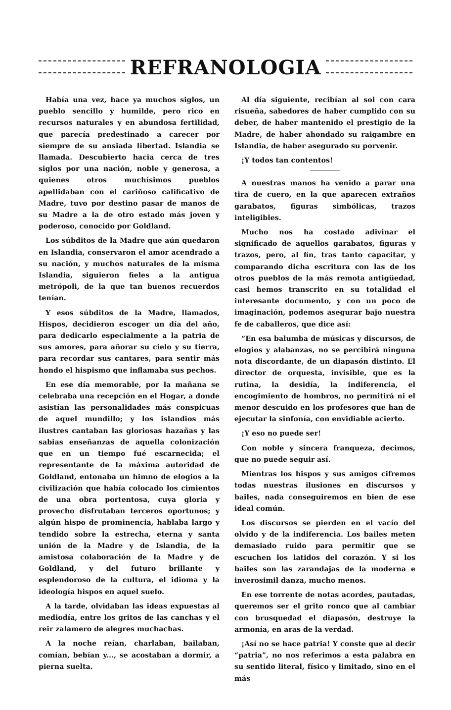REFRANOLOGIA
Había una vez, hace ya muchos siglos, un pueblo sencillo y humilde, pero rico en recursos naturales y en abundosa fertilidad, que parecía predestinado a carecer por siempre de su ansiada libertad. Islandia se llamada. Descubierto hacia cerca de tres siglos por una nación, noble y generosa, a quienes otros muchísimos pueblos apellidaban con el cariñoso calificativo de Madre, tuvo por destino pasar de manos de su Madre a la de otro estado más joven y poderoso, conocido por Goldland.
Los súbditos de la Madre que aún quedaron en Islandia, conservaron el amor acendrado a su nación, y muchos naturales de la misma Islandia, siguieron fieles a la antigua metrópoli, de la que tan buenos recuerdos tenían.
Y esos súbditos de la Madre, llamados, Hispos, decidieron escoger un día del año, para dedicarlo especialmente a la patria de sus amores, para añorar su cielo y su tierra, para recordar sus cantares, para sentir más hondo el hispismo que inflamaba sus pechos.
En ese día memorable, por la mañana se celebraba una recepción en el Hogar, a donde asistían las personalidades más conspicuas de aquel mundillo; y los islandios más ilustres cantaban las gloriosas hazañas y las sabias enseñanzas de aquella colonización que en un tiempo fué escarnecida; el representante de la máxima autoridad de Goldland, entonaba un himno de elogios a la civilización que había colocado los cimientos de una obra portentosa, cuya gloria y provecho disfrutaban terceros oportunos; y algún hispo de prominencia, hablaba largo y tendido sobre la estrecha, eterna y santa unión de la Madre y de Islandia, de la amistosa colaboración de la Madre y de Goldland, y del futuro brillante y esplendoroso de la cultura, el idioma y la ideología hispos en aquel suelo.
A la tarde, olvidaban las ideas expuestas al mediodía, entre los gritos de las canchas y el reir zalamero de alegres muchachas.
A la noche reían, charlaban, bailaban, comían, bebían y..., se acostaban a dormir, a pierna suelta.
Al día siguiente, recibían al sol con cara risueña, sabedores de haber cumplido con su deber, de haber mantenido el prestigio de la Madre, de haber ahondado su raigambre en Islandia, de haber asegurado su porvenir.
¡Y todos tan contentos!
A nuestras manos ha venido a parar una tira de cuero, en la que aparecen extraños garabatos, figuras simbólicas, trazos inteligibles.
Mucho nos ha costado adivinar el significado de aquellos garabatos, figuras y trazos, pero, al fin, tras tanto capacitar, y comparando dicha escritura con las de los otros pueblos de la más remota antigüedad, casi hemos transcrito en su totalidad el interesante documento, y con un poco de imaginación, podemos asegurar bajo nuestra fe de caballeros, que dice así:
“En esa balumba de músicas y discursos, de elogios y alabanzas, no se percibirá ninguna nota discordante, de un diapasón distinto. El director de orquesta, invisible, que es la rutina, la desidía, la indiferencia, el encogimiento de hombros, no permitirá ni el menor descuido en los profesores que han de ejecutar la sinfonía, con envidiable acierto.
¡Y eso no puede ser!
Con noble y sincera franqueza, decimos, que no puede seguir así.
Mientras los hispos y sus amigos cifremos todas nuestras ilusiones en discursos y bailes, nada conseguiremos en bien de ese ideal común.
Los discursos se pierden en el vacío del olvido y de la indiferencia. Los bailes meten demasiado ruido para permitir que se escuchen los latidos del corazón. Y si los bailes son las zarandajas de la moderna e inverosimil danza, mucho menos.
En ese torrente de notas acordes, pautadas, queremos ser el grito ronco que al cambiar con brusquedad el diapasón, destruye la armonía, en aras de la verdad.
¡Así no se hace patria! Y conste que al decir “patria”, no nos referimos a esta palabra en su sentido literal, físico y limitado, sino en el más